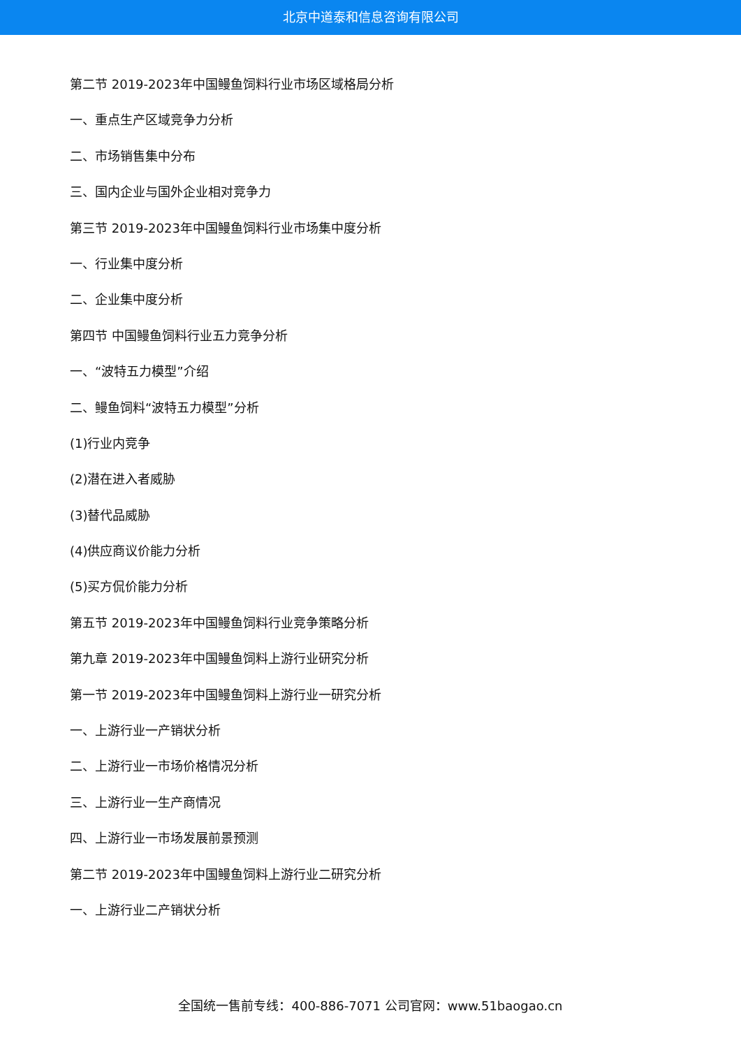北京中道泰和信息咨询有限公司
第二节 2019-2023年中国鳗鱼饲料行业市场区域格局分析
一、重点生产区域竞争力分析
二、市场销售集中分布
三、国内企业与国外企业相对竞争力
第三节 2019-2023年中国鳗鱼饲料行业市场集中度分析
一、行业集中度分析
二、企业集中度分析
第四节 中国鳗鱼饲料行业五力竞争分析
一、“波特五力模型”介绍
二、鳗鱼饲料“波特五力模型”分析
(1)行业内竞争
(2)潜在进入者威胁
(3)替代品威胁
(4)供应商议价能力分析
(5)买方侃价能力分析
第五节 2019-2023年中国鳗鱼饲料行业竞争策略分析
第九章 2019-2023年中国鳗鱼饲料上游行业研究分析
第一节 2019-2023年中国鳗鱼饲料上游行业一研究分析
一、上游行业一产销状分析
二、上游行业一市场价格情况分析
三、上游行业一生产商情况
四、上游行业一市场发展前景预测
第二节 2019-2023年中国鳗鱼饲料上游行业二研究分析
一、上游行业二产销状分析
全国统一售前专线：400-886-7071 公司官网：www.51baogao.cn